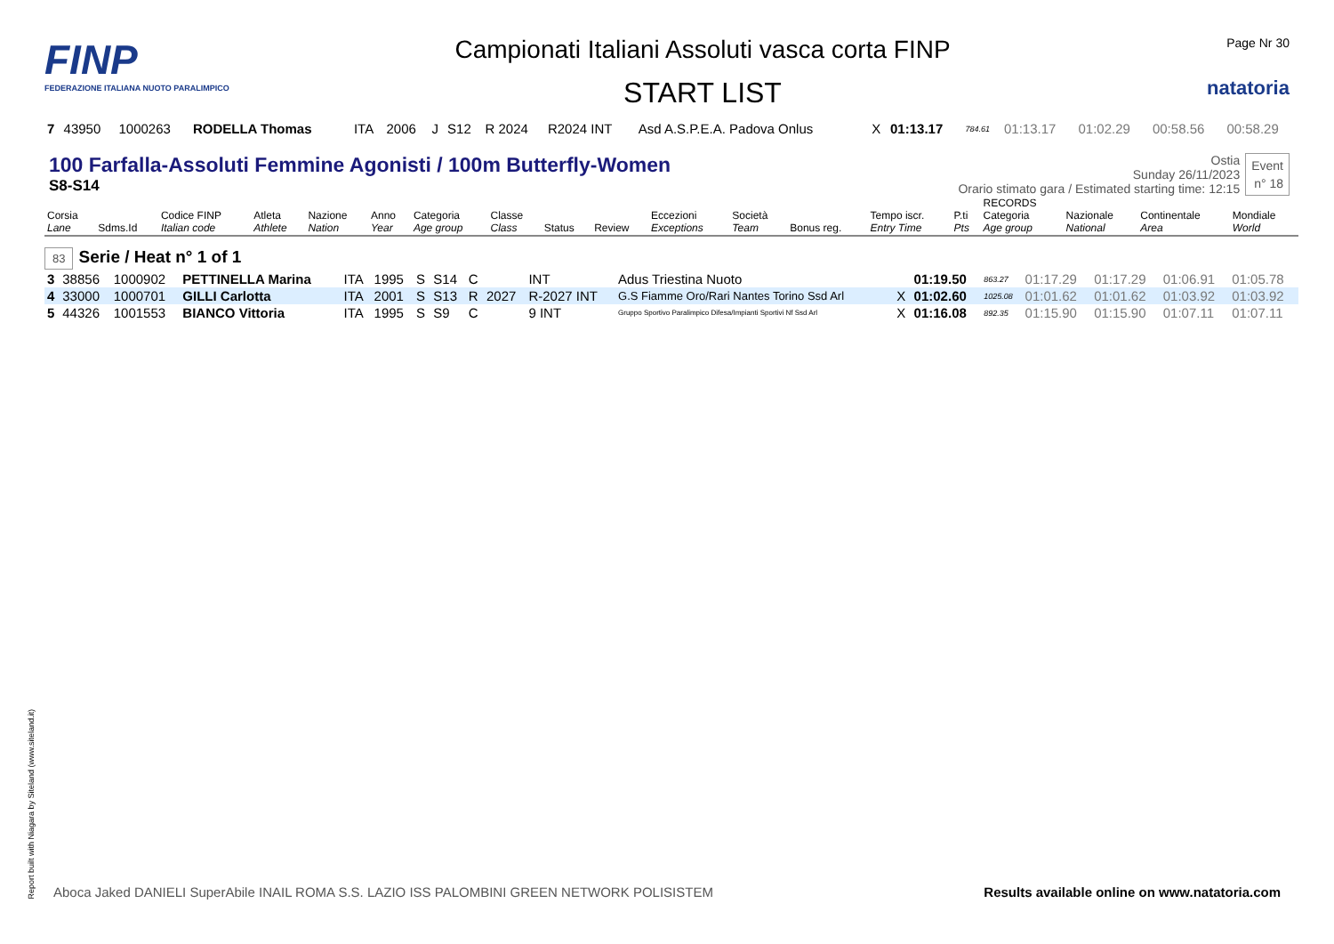FINP
FEDERAZIONE ITALIANA NUOTO PARALIMPICO
Campionati Italiani Assoluti vasca corta FINP
START LIST
Page Nr 30
natatoria
| 7 | 43950 | 1000263 | RODELLA Thomas | ITA | 2006 | J | S12 | R 2024 | R2024 INT | Asd A.S.P.E.A. Padova Onlus | X | 01:13.17 | 784.61 | 01:13.17 | 01:02.29 | 00:58.56 | 00:58.29 |
100 Farfalla-Assoluti Femmine Agonisti / 100m Butterfly-Women
S8-S14
Ostia
Sunday 26/11/2023
Orario stimato gara / Estimated starting time: 12:15
Event
n° 18
| Corsia Lane | Sdms.Id | Codice FINP Italian code | Atleta Athlete | Nazione Nation | Anno Year | Categoria Age group | Classe Class | Status | Review | Eccezioni Exceptions | Società Team | Bonus reg. | Tempo iscr. Entry Time | P.ti Pts | RECORDS Categoria Age group | Nazionale National | Continentale Area | Mondiale World |
| --- | --- | --- | --- | --- | --- | --- | --- | --- | --- | --- | --- | --- | --- | --- | --- | --- | --- | --- |
83 Serie / Heat n° 1 of 1
| 3 | 38856 | 1000902 | PETTINELLA Marina | ITA | 1995 | S | S14 | C | | INT | Adus Triestina Nuoto | | 01:19.50 | 863.27 | 01:17.29 | 01:17.29 | 01:06.91 | 01:05.78 |
| 4 | 33000 | 1000701 | GILLI Carlotta | ITA | 2001 | S | S13 | R | 2027 | R-2027 INT | G.S Fiamme Oro/Rari Nantes Torino Ssd Arl | X | 01:02.60 | 1025.08 | 01:01.62 | 01:01.62 | 01:03.92 | 01:03.92 |
| 5 | 44326 | 1001553 | BIANCO Vittoria | ITA | 1995 | S | S9 | C | | 9 INT | Gruppo Sportivo Paralimpico Difesa/Impianti Sportivi Nf Ssd Arl | X | 01:16.08 | 892.35 | 01:15.90 | 01:15.90 | 01:07.11 | 01:07.11 |
Report built with Niagara by Siteland (www.siteland.it)
Aboca Jaked DANIELI SuperAbile INAIL ROMA S.S. LAZIO ISS PALOMBINI GREEN NETWORK POLISISTEM
Results available online on www.natatoria.com